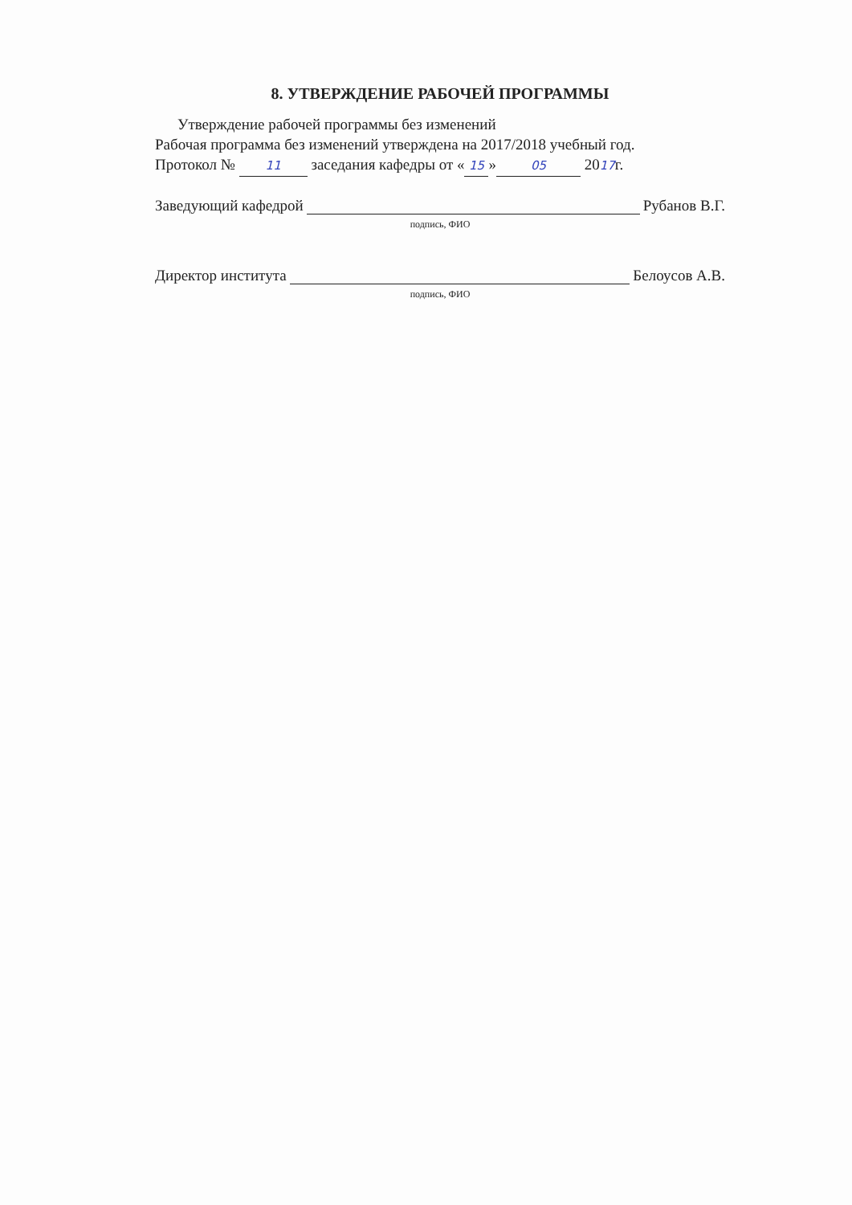8. УТВЕРЖДЕНИЕ РАБОЧЕЙ ПРОГРАММЫ
Утверждение рабочей программы без изменений
Рабочая программа без изменений утверждена на 2017/2018 учебный год.
Протокол № 11 заседания кафедры от « 15 » 05 2017г.
Заведующий кафедрой Рубанов В.Г.
подпись, ФИО
Директор института Белоусов А.В.
подпись, ФИО